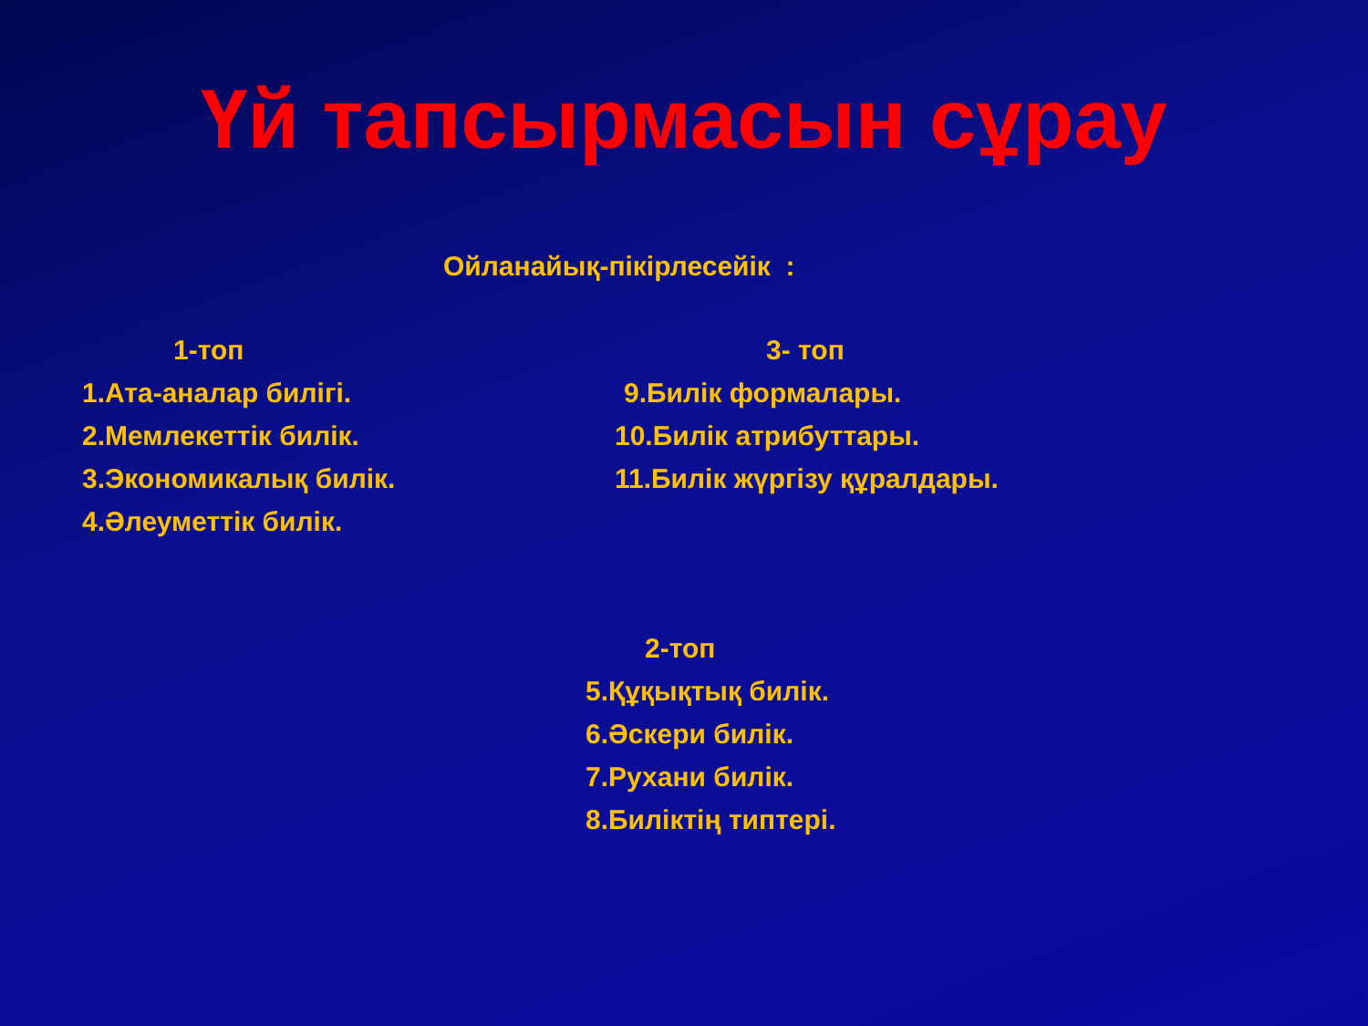Үй тапсырмасын сұрау
Ойланайық-пікірлесейік :
1-топ
1.Ата-аналар билігі.
2.Мемлекеттік билік.
3.Экономикалық билік.
4.Әлеуметтік билік.
3- топ
9.Билік формалары.
10.Билік атрибуттары.
11.Билік жүргізу құралдары.
2-топ
5.Құқықтық билік.
6.Әскери билік.
7.Рухани билік.
8.Биліктің типтері.